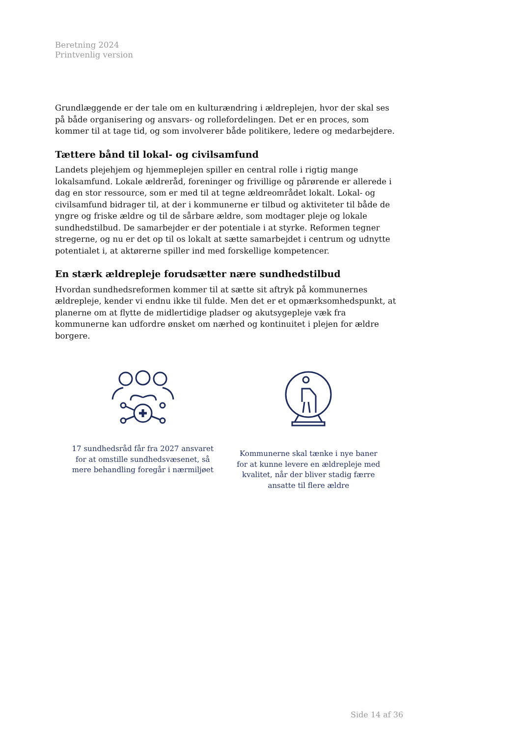Beretning 2024
Printvenlig version
Grundlæggende er der tale om en kulturændring i ældreplejen, hvor der skal ses på både organisering og ansvars- og rollefordelingen. Det er en proces, som kommer til at tage tid, og som involverer både politikere, ledere og medarbejdere.
Tættere bånd til lokal- og civilsamfund
Landets plejehjem og hjemmeplejen spiller en central rolle i rigtig mange lokalsamfund. Lokale ældreråd, foreninger og frivillige og pårørende er allerede i dag en stor ressource, som er med til at tegne ældreområdet lokalt. Lokal- og civilsamfund bidrager til, at der i kommunerne er tilbud og aktiviteter til både de yngre og friske ældre og til de sårbare ældre, som modtager pleje og lokale sundhedstilbud. De samarbejder er der potentiale i at styrke. Reformen tegner stregerne, og nu er det op til os lokalt at sætte samarbejdet i centrum og udnytte potentialet i, at aktørerne spiller ind med forskellige kompetencer.
En stærk ældrepleje forudsætter nære sundhedstilbud
Hvordan sundhedsreformen kommer til at sætte sit aftryk på kommunernes ældrepleje, kender vi endnu ikke til fulde. Men det er et opmærksomhedspunkt, at planerne om at flytte de midlertidige pladser og akutsygepleje væk fra kommunerne kan udfordre ønsket om nærhed og kontinuitet i plejen for ældre borgere.
17 sundhedsråd får fra 2027 ansvaret for at omstille sundhedsvæsenet, så mere behandling foregår i nærmiljøet
Kommunerne skal tænke i nye baner for at kunne levere en ældrepleje med kvalitet, når der bliver stadig færre ansatte til flere ældre
Side 14 af 36